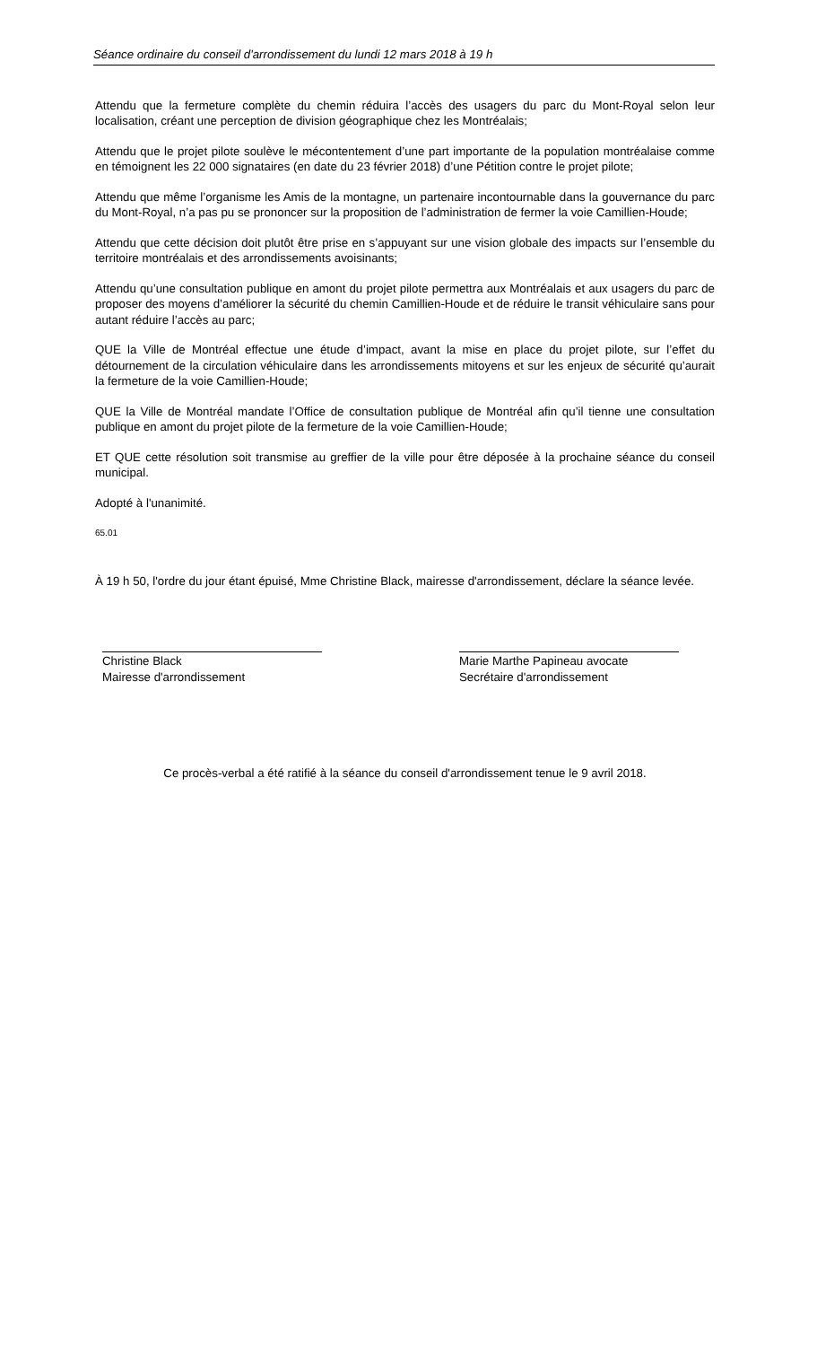Séance ordinaire du conseil d'arrondissement du lundi 12 mars 2018 à 19 h
Attendu que la fermeture complète du chemin réduira l’accès des usagers du parc du Mont-Royal selon leur localisation, créant une perception de division géographique chez les Montréalais;
Attendu que le projet pilote soulève le mécontentement d’une part importante de la population montréalaise comme en témoignent les 22 000 signataires (en date du 23 février 2018) d’une Pétition contre le projet pilote;
Attendu que même l’organisme les Amis de la montagne, un partenaire incontournable dans la gouvernance du parc du Mont-Royal, n’a pas pu se prononcer sur la proposition de l’administration de fermer la voie Camillien-Houde;
Attendu que cette décision doit plutôt être prise en s’appuyant sur une vision globale des impacts sur l’ensemble du territoire montréalais et des arrondissements avoisinants;
Attendu qu’une consultation publique en amont du projet pilote permettra aux Montréalais et aux usagers du parc de proposer des moyens d’améliorer la sécurité du chemin Camillien-Houde et de réduire le transit véhiculaire sans pour autant réduire l’accès au parc;
QUE la Ville de Montréal effectue une étude d’impact, avant la mise en place du projet pilote, sur l’effet du détournement de la circulation véhiculaire dans les arrondissements mitoyens et sur les enjeux de sécurité qu’aurait la fermeture de la voie Camillien-Houde;
QUE la Ville de Montréal mandate l’Office de consultation publique de Montréal afin qu’il tienne une consultation publique en amont du projet pilote de la fermeture de la voie Camillien-Houde;
ET QUE cette résolution soit transmise au greffier de la ville pour être déposée à la prochaine séance du conseil municipal.
Adopté à l'unanimité.
65.01
À 19 h 50, l'ordre du jour étant épuisé, Mme Christine Black, mairesse d'arrondissement, déclare la séance levée.
Christine Black
Mairesse d'arrondissement
Marie Marthe Papineau avocate
Secrétaire d'arrondissement
Ce procès-verbal a été ratifié à la séance du conseil d'arrondissement tenue le 9 avril 2018.